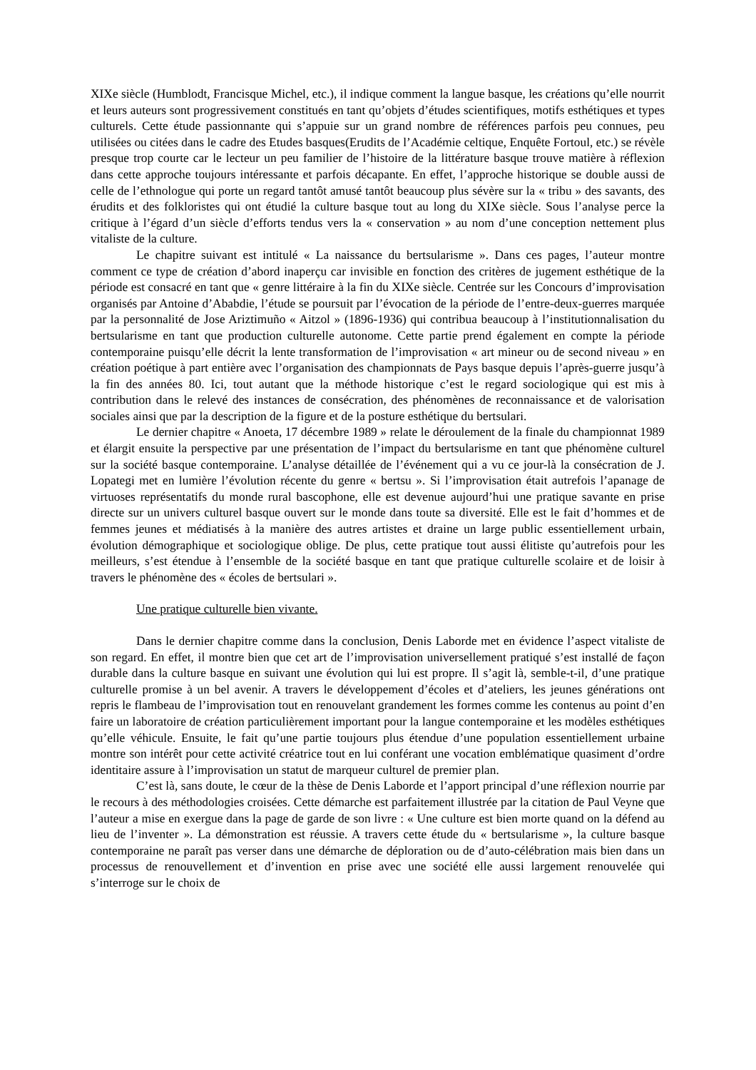XIXe siècle (Humblodt, Francisque Michel, etc.), il indique comment la langue basque, les créations qu’elle nourrit et leurs auteurs sont progressivement constitués en tant qu’objets d’études scientifiques, motifs esthétiques et types culturels. Cette étude passionnante qui s’appuie sur un grand nombre de références parfois peu connues, peu utilisées ou citées dans le cadre des Etudes basques(Erudits de l’Académie celtique, Enquête Fortoul, etc.) se révèle presque trop courte car le lecteur un peu familier de l’histoire de la littérature basque trouve matière à réflexion dans cette approche toujours intéressante et parfois décapante. En effet, l’approche historique se double aussi de celle de l’ethnologue qui porte un regard tantôt amusé tantôt beaucoup plus sévère sur la « tribu » des savants, des érudits et des folkloristes qui ont étudié la culture basque tout au long du XIXe siècle. Sous l’analyse perce la critique à l’égard d’un siècle d’efforts tendus vers la « conservation » au nom d’une conception nettement plus vitaliste de la culture.
Le chapitre suivant est intitulé « La naissance du bertsularisme ». Dans ces pages, l’auteur montre comment ce type de création d’abord inaperçu car invisible en fonction des critères de jugement esthétique de la période est consacré en tant que « genre littéraire à la fin du XIXe siècle. Centrée sur les Concours d’improvisation organisés par Antoine d’Ababdie, l’étude se poursuit par l’évocation de la période de l’entre-deux-guerres marquée par la personnalité de Jose Ariztimuño « Aitzol » (1896-1936) qui contribua beaucoup à l’institutionnalisation du bertsularisme en tant que production culturelle autonome. Cette partie prend également en compte la période contemporaine puisqu’elle décrit la lente transformation de l’improvisation « art mineur ou de second niveau » en création poétique à part entière avec l’organisation des championnats de Pays basque depuis l’après-guerre jusqu’à la fin des années 80. Ici, tout autant que la méthode historique c’est le regard sociologique qui est mis à contribution dans le relevé des instances de consécration, des phénomènes de reconnaissance et de valorisation sociales ainsi que par la description de la figure et de la posture esthétique du bertsulari.
Le dernier chapitre « Anoeta, 17 décembre 1989 » relate le déroulement de la finale du championnat 1989 et élargit ensuite la perspective par une présentation de l’impact du bertsularisme en tant que phénomène culturel sur la société basque contemporaine. L’analyse détaillée de l’événement qui a vu ce jour-là la consécration de J. Lopategi met en lumière l’évolution récente du genre « bertsu ». Si l’improvisation était autrefois l’apanage de virtuoses représentatifs du monde rural bascophone, elle est devenue aujourd’hui une pratique savante en prise directe sur un univers culturel basque ouvert sur le monde dans toute sa diversité. Elle est le fait d’hommes et de femmes jeunes et médiatisés à la manière des autres artistes et draine un large public essentiellement urbain, évolution démographique et sociologique oblige. De plus, cette pratique tout aussi élitiste qu’autrefois pour les meilleurs, s’est étendue à l’ensemble de la société basque en tant que pratique culturelle scolaire et de loisir à travers le phénomène des « écoles de bertsulari ».
Une pratique culturelle bien vivante.
Dans le dernier chapitre comme dans la conclusion, Denis Laborde met en évidence l’aspect vitaliste de son regard. En effet, il montre bien que cet art de l’improvisation universellement pratiqué s’est installé de façon durable dans la culture basque en suivant une évolution qui lui est propre. Il s’agit là, semble-t-il, d’une pratique culturelle promise à un bel avenir. A travers le développement d’écoles et d’ateliers, les jeunes générations ont repris le flambeau de l’improvisation tout en renouvelant grandement les formes comme les contenus au point d’en faire un laboratoire de création particulièrement important pour la langue contemporaine et les modèles esthétiques qu’elle véhicule. Ensuite, le fait qu’une partie toujours plus étendue d’une population essentiellement urbaine montre son intérêt pour cette activité créatrice tout en lui conférant une vocation emblématique quasiment d’ordre identitaire assure à l’improvisation un statut de marqueur culturel de premier plan.
C’est là, sans doute, le cœur de la thèse de Denis Laborde et l’apport principal d’une réflexion nourrie par le recours à des méthodologies croisées. Cette démarche est parfaitement illustrée par la citation de Paul Veyne que l’auteur a mise en exergue dans la page de garde de son livre : « Une culture est bien morte quand on la défend au lieu de l’inventer ». La démonstration est réussie. A travers cette étude du « bertsularisme », la culture basque contemporaine ne paraît pas verser dans une démarche de déploration ou de d’auto-célébration mais bien dans un processus de renouvellement et d’invention en prise avec une société elle aussi largement renouvelée qui s’interroge sur le choix de